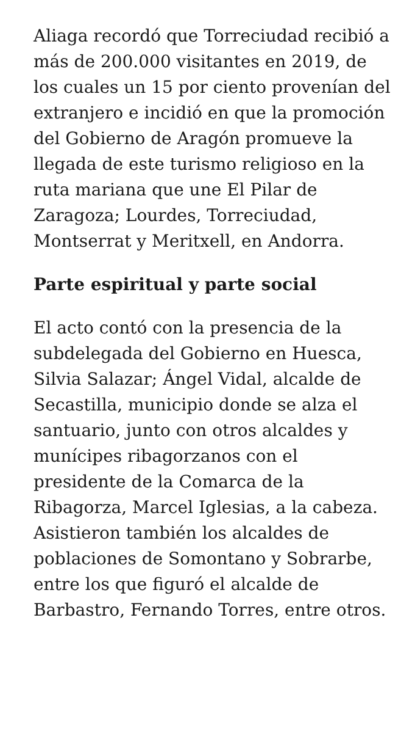Aliaga recordó que Torreciudad recibió a más de 200.000 visitantes en 2019, de los cuales un 15 por ciento provenían del extranjero e incidió en que la promoción del Gobierno de Aragón promueve la llegada de este turismo religioso en la ruta mariana que une El Pilar de Zaragoza; Lourdes, Torreciudad, Montserrat y Meritxell, en Andorra.
Parte espiritual y parte social
El acto contó con la presencia de la subdelegada del Gobierno en Huesca, Silvia Salazar; Ángel Vidal, alcalde de Secastilla, municipio donde se alza el santuario, junto con otros alcaldes y munícipes ribagorzanos con el presidente de la Comarca de la Ribagorza, Marcel Iglesias, a la cabeza. Asistieron también los alcaldes de poblaciones de Somontano y Sobrarbe, entre los que figuró el alcalde de Barbastro, Fernando Torres, entre otros.